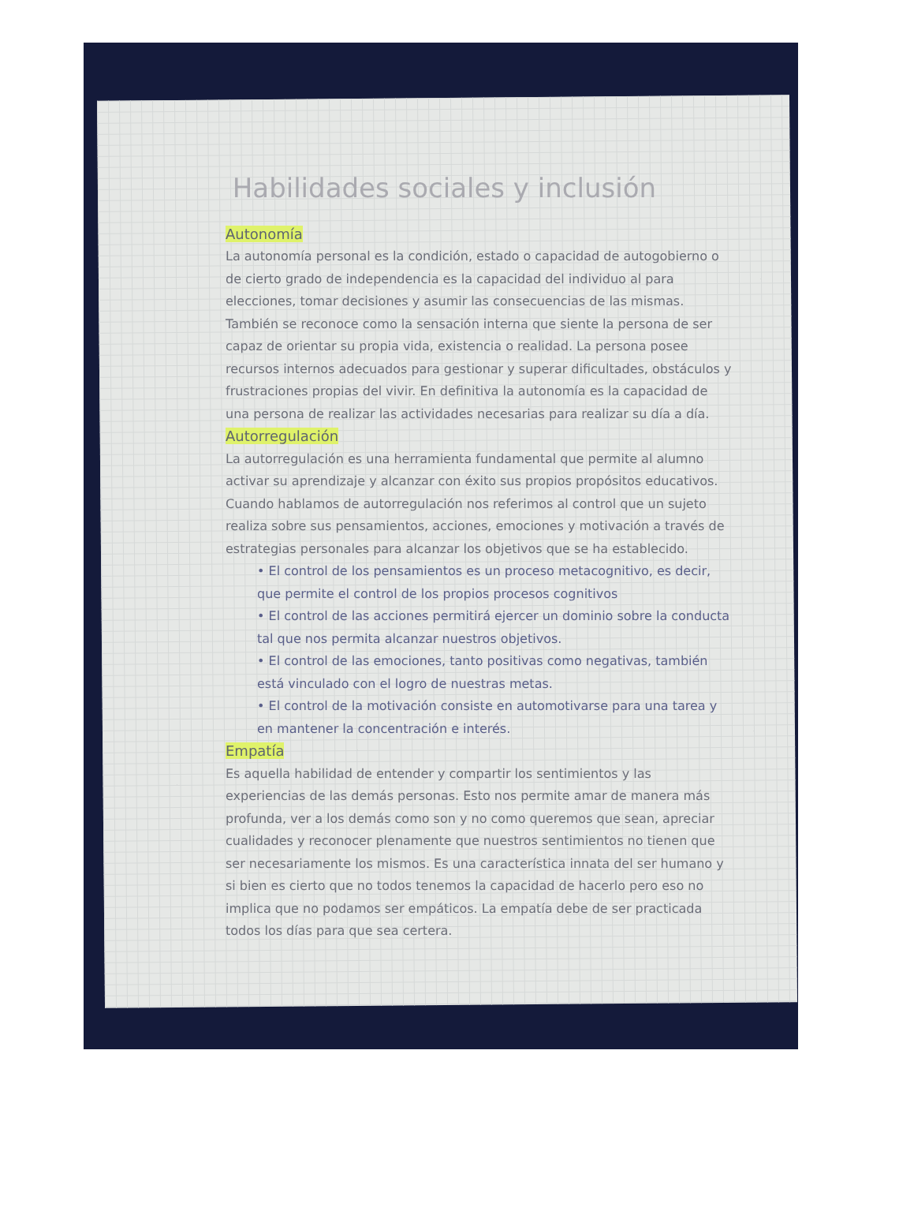Habilidades sociales y inclusión
Autonomía
La autonomía personal es la condición, estado o capacidad de autogobierno o de cierto grado de independencia es la capacidad del individuo al para elecciones, tomar decisiones y asumir las consecuencias de las mismas. También se reconoce como la sensación interna que siente la persona de ser capaz de orientar su propia vida, existencia o realidad. La persona posee recursos internos adecuados para gestionar y superar dificultades, obstáculos y frustraciones propias del vivir. En definitiva la autonomía es la capacidad de una persona de realizar las actividades necesarias para realizar su día a día.
Autorregulación
La autorregulación es una herramienta fundamental que permite al alumno activar su aprendizaje y alcanzar con éxito sus propios propósitos educativos. Cuando hablamos de autorregulación nos referimos al control que un sujeto realiza sobre sus pensamientos, acciones, emociones y motivación a través de estrategias personales para alcanzar los objetivos que se ha establecido.
• El control de los pensamientos es un proceso metacognitivo, es decir, que permite el control de los propios procesos cognitivos
• El control de las acciones permitirá ejercer un dominio sobre la conducta tal que nos permita alcanzar nuestros objetivos.
• El control de las emociones, tanto positivas como negativas, también está vinculado con el logro de nuestras metas.
• El control de la motivación consiste en automotivarse para una tarea y en mantener la concentración e interés.
Empatía
Es aquella habilidad de entender y compartir los sentimientos y las experiencias de las demás personas. Esto nos permite amar de manera más profunda, ver a los demás como son y no como queremos que sean, apreciar cualidades y reconocer plenamente que nuestros sentimientos no tienen que ser necesariamente los mismos. Es una característica innata del ser humano y si bien es cierto que no todos tenemos la capacidad de hacerlo pero eso no implica que no podamos ser empáticos. La empatía debe de ser practicada todos los días para que sea certera.